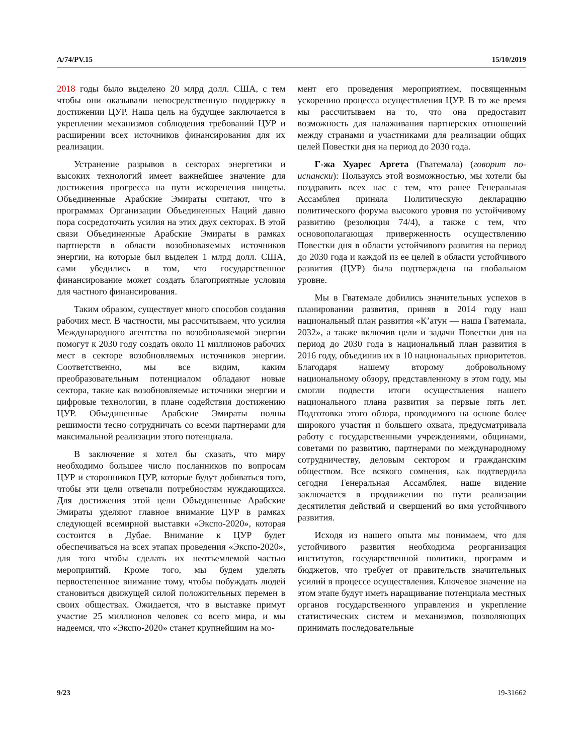A/74/PV.15 15/10/2019
2018 годы было выделено 20 млрд долл. США, с тем чтобы они оказывали непосредственную поддержку в достижении ЦУР. Наша цель на будущее заключается в укреплении механизмов соблюдения требований ЦУР и расширении всех источников финансирования для их реализации.
Устранение разрывов в секторах энергетики и высоких технологий имеет важнейшее значение для достижения прогресса на пути искоренения нищеты. Объединенные Арабские Эмираты считают, что в программах Организации Объединенных Наций давно пора сосредоточить усилия на этих двух секторах. В этой связи Объединенные Арабские Эмираты в рамках партнерств в области возобновляемых источников энергии, на которые был выделен 1 млрд долл. США, сами убедились в том, что государственное финансирование может создать благоприятные условия для частного финансирования.
Таким образом, существует много способов создания рабочих мест. В частности, мы рассчитываем, что усилия Международного агентства по возобновляемой энергии помогут к 2030 году создать около 11 миллионов рабочих мест в секторе возобновляемых источников энергии. Соответственно, мы все видим, каким преобразовательным потенциалом обладают новые сектора, такие как возобновляемые источники энергии и цифровые технологии, в плане содействия достижению ЦУР. Объединенные Арабские Эмираты полны решимости тесно сотрудничать со всеми партнерами для максимальной реализации этого потенциала.
В заключение я хотел бы сказать, что миру необходимо большее число посланников по вопросам ЦУР и сторонников ЦУР, которые будут добиваться того, чтобы эти цели отвечали потребностям нуждающихся. Для достижения этой цели Объединенные Арабские Эмираты уделяют главное внимание ЦУР в рамках следующей всемирной выставки «Экспо-2020», которая состоится в Дубае. Внимание к ЦУР будет обеспечиваться на всех этапах проведения «Экспо-2020», для того чтобы сделать их неотъемлемой частью мероприятий. Кроме того, мы будем уделять первостепенное внимание тому, чтобы побуждать людей становиться движущей силой положительных перемен в своих обществах. Ожидается, что в выставке примут участие 25 миллионов человек со всего мира, и мы надеемся, что «Экспо-2020» станет крупнейшим на мо-
мент его проведения мероприятием, посвященным ускорению процесса осуществления ЦУР. В то же время мы рассчитываем на то, что она предоставит возможность для налаживания партнерских отношений между странами и участниками для реализации общих целей Повестки дня на период до 2030 года.
Г-жа Хуарес Аргета (Гватемала) (говорит по-испански): Пользуясь этой возможностью, мы хотели бы поздравить всех нас с тем, что ранее Генеральная Ассамблея приняла Политическую декларацию политического форума высокого уровня по устойчивому развитию (резолюция 74/4), а также с тем, что основополагающая приверженность осуществлению Повестки дня в области устойчивого развития на период до 2030 года и каждой из ее целей в области устойчивого развития (ЦУР) была подтверждена на глобальном уровне.
Мы в Гватемале добились значительных успехов в планировании развития, приняв в 2014 году наш национальный план развития «К’атун — наша Гватемала, 2032», а также включив цели и задачи Повестки дня на период до 2030 года в национальный план развития в 2016 году, объединив их в 10 национальных приоритетов. Благодаря нашему второму добровольному национальному обзору, представленному в этом году, мы смогли подвести итоги осуществления нашего национального плана развития за первые пять лет. Подготовка этого обзора, проводимого на основе более широкого участия и большего охвата, предусматривала работу с государственными учреждениями, общинами, советами по развитию, партнерами по международному сотрудничеству, деловым сектором и гражданским обществом. Все всякого сомнения, как подтвердила сегодня Генеральная Ассамблея, наше видение заключается в продвижении по пути реализации десятилетия действий и свершений во имя устойчивого развития.
Исходя из нашего опыта мы понимаем, что для устойчивого развития необходима реорганизация институтов, государственной политики, программ и бюджетов, что требует от правительств значительных усилий в процессе осуществления. Ключевое значение на этом этапе будут иметь наращивание потенциала местных органов государственного управления и укрепление статистических систем и механизмов, позволяющих принимать последовательные
9/23 19-31662